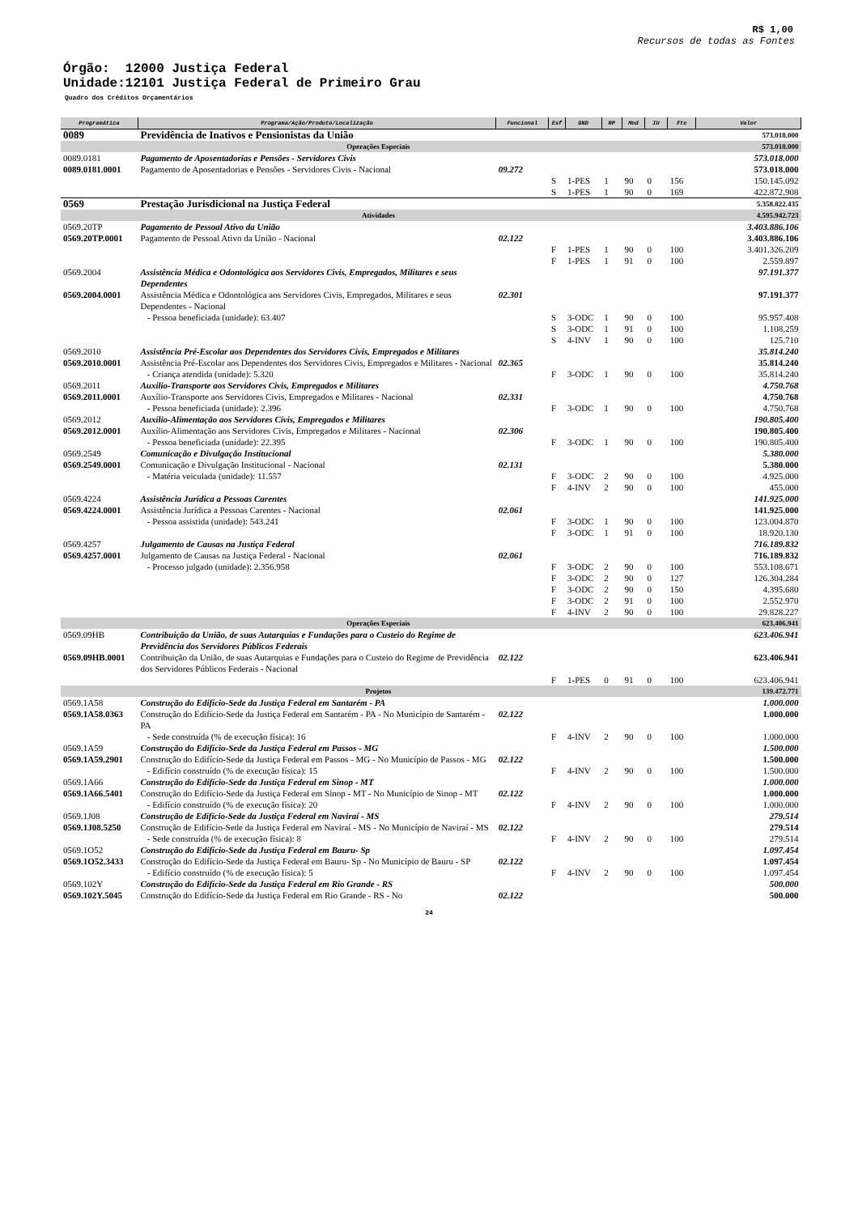R$ 1,00
Recursos de todas as Fontes
Órgão: 12000 Justiça Federal
Unidade:12101 Justiça Federal de Primeiro Grau
Quadro dos Créditos Orçamentários
| Programática | Programa/Ação/Produto/Localização | Funcional | Esf | GND | RP | Mod | IU | Fte | Valor |
| --- | --- | --- | --- | --- | --- | --- | --- | --- | --- |
| 0089 | Previdência de Inativos e Pensionistas da União | | | | | | | | 573.018.000 |
| Operações Especiais | | | | | | | | | 573.018.000 |
| 0089.0181 | Pagamento de Aposentadorias e Pensões - Servidores Civis | | | | | | | | 573.018.000 |
| 0089.0181.0001 | Pagamento de Aposentadorias e Pensões - Servidores Civis - Nacional | 09.272 | | | | | | | 573.018.000 |
| | | | S | 1-PES | 1 | 90 | 0 | 156 | 150.145.092 |
| | | | S | 1-PES | 1 | 90 | 0 | 169 | 422.872.908 |
| 0569 | Prestação Jurisdicional na Justiça Federal | | | | | | | | 5.358.822.435 |
| Atividades | | | | | | | | | 4.595.942.723 |
| 0569.20TP | Pagamento de Pessoal Ativo da União | | | | | | | | 3.403.886.106 |
| 0569.20TP.0001 | Pagamento de Pessoal Ativo da União - Nacional | 02.122 | | | | | | | 3.403.886.106 |
| | | | F | 1-PES | 1 | 90 | 0 | 100 | 3.401.326.209 |
| | | | F | 1-PES | 1 | 91 | 0 | 100 | 2.559.897 |
| 0569.2004 | Assistência Médica e Odontológica aos Servidores Civis, Empregados, Militares e seus Dependentes | | | | | | | | 97.191.377 |
| 0569.2004.0001 | Assistência Médica e Odontológica aos Servidores Civis, Empregados, Militares e seus Dependentes - Nacional | 02.301 | | | | | | | 97.191.377 |
| | - Pessoa beneficiada (unidade): 63.407 | | S | 3-ODC | 1 | 90 | 0 | 100 | 95.957.408 |
| | | | S | 3-ODC | 1 | 91 | 0 | 100 | 1.108.259 |
| | | | S | 4-INV | 1 | 90 | 0 | 100 | 125.710 |
| 0569.2010 | Assistência Pré-Escolar aos Dependentes dos Servidores Civis, Empregados e Militares | | | | | | | | 35.814.240 |
| 0569.2010.0001 | Assistência Pré-Escolar aos Dependentes dos Servidores Civis, Empregados e Militares - Nacional | 02.365 | | | | | | | 35.814.240 |
| | - Criança atendida (unidade): 5.320 | | F | 3-ODC | 1 | 90 | 0 | 100 | 35.814.240 |
| 0569.2011 | Auxílio-Transporte aos Servidores Civis, Empregados e Militares | | | | | | | | 4.750.768 |
| 0569.2011.0001 | Auxílio-Transporte aos Servidores Civis, Empregados e Militares - Nacional | 02.331 | | | | | | | 4.750.768 |
| | - Pessoa beneficiada (unidade): 2.396 | | F | 3-ODC | 1 | 90 | 0 | 100 | 4.750.768 |
| 0569.2012 | Auxílio-Alimentação aos Servidores Civis, Empregados e Militares | | | | | | | | 190.805.400 |
| 0569.2012.0001 | Auxílio-Alimentação aos Servidores Civis, Empregados e Militares - Nacional | 02.306 | | | | | | | 190.805.400 |
| | - Pessoa beneficiada (unidade): 22.395 | | F | 3-ODC | 1 | 90 | 0 | 100 | 190.805.400 |
| 0569.2549 | Comunicação e Divulgação Institucional | | | | | | | | 5.380.000 |
| 0569.2549.0001 | Comunicação e Divulgação Institucional - Nacional | 02.131 | | | | | | | 5.380.000 |
| | - Matéria veiculada (unidade): 11.557 | | F | 3-ODC | 2 | 90 | 0 | 100 | 4.925.000 |
| | | | F | 4-INV | 2 | 90 | 0 | 100 | 455.000 |
| 0569.4224 | Assistência Jurídica a Pessoas Carentes | | | | | | | | 141.925.000 |
| 0569.4224.0001 | Assistência Jurídica a Pessoas Carentes - Nacional | 02.061 | | | | | | | 141.925.000 |
| | - Pessoa assistida (unidade): 543.241 | | F | 3-ODC | 1 | 90 | 0 | 100 | 123.004.870 |
| | | | F | 3-ODC | 1 | 91 | 0 | 100 | 18.920.130 |
| 0569.4257 | Julgamento de Causas na Justiça Federal | | | | | | | | 716.189.832 |
| 0569.4257.0001 | Julgamento de Causas na Justiça Federal - Nacional | 02.061 | | | | | | | 716.189.832 |
| | - Processo julgado (unidade): 2.356.958 | | F | 3-ODC | 2 | 90 | 0 | 100 | 553.108.671 |
| | | | F | 3-ODC | 2 | 90 | 0 | 127 | 126.304.284 |
| | | | F | 3-ODC | 2 | 90 | 0 | 150 | 4.395.680 |
| | | | F | 3-ODC | 2 | 91 | 0 | 100 | 2.552.970 |
| | | | F | 4-INV | 2 | 90 | 0 | 100 | 29.828.227 |
| Operações Especiais | | | | | | | | | 623.406.941 |
| 0569.09HB | Contribuição da União, de suas Autarquias e Fundações para o Custeio do Regime de Previdência dos Servidores Públicos Federais | | | | | | | | 623.406.941 |
| 0569.09HB.0001 | Contribuição da União, de suas Autarquias e Fundações para o Custeio do Regime de Previdência dos Servidores Públicos Federais - Nacional | 02.122 | | | | | | | 623.406.941 |
| | | | F | 1-PES | 0 | 91 | 0 | 100 | 623.406.941 |
| Projetos | | | | | | | | | 139.472.771 |
| 0569.1A58 | Construção do Edifício-Sede da Justiça Federal em Santarém - PA | | | | | | | | 1.000.000 |
| 0569.1A58.0363 | Construção do Edifício-Sede da Justiça Federal em Santarém - PA - No Município de Santarém - PA | 02.122 | | | | | | | 1.000.000 |
| | - Sede construída (% de execução física): 16 | | F | 4-INV | 2 | 90 | 0 | 100 | 1.000.000 |
| 0569.1A59 | Construção do Edifício-Sede da Justiça Federal em Passos - MG | | | | | | | | 1.500.000 |
| 0569.1A59.2901 | Construção do Edifício-Sede da Justiça Federal em Passos - MG - No Município de Passos - MG | 02.122 | | | | | | | 1.500.000 |
| | - Edifício construído (% de execução física): 15 | | F | 4-INV | 2 | 90 | 0 | 100 | 1.500.000 |
| 0569.1A66 | Construção do Edifício-Sede da Justiça Federal em Sinop - MT | | | | | | | | 1.000.000 |
| 0569.1A66.5401 | Construção do Edifício-Sede da Justiça Federal em Sinop - MT - No Município de Sinop - MT | 02.122 | | | | | | | 1.000.000 |
| | - Edifício construído (% de execução física): 20 | | F | 4-INV | 2 | 90 | 0 | 100 | 1.000.000 |
| 0569.1J08 | Construção de Edifício-Sede da Justiça Federal em Naviraí - MS | | | | | | | | 279.514 |
| 0569.1J08.5250 | Construção de Edifício-Sede da Justiça Federal em Naviraí - MS - No Município de Naviraí - MS | 02.122 | | | | | | | 279.514 |
| | - Sede construída (% de execução física): 8 | | F | 4-INV | 2 | 90 | 0 | 100 | 279.514 |
| 0569.1O52 | Construção do Edifício-Sede da Justiça Federal em Bauru- Sp | | | | | | | | 1.097.454 |
| 0569.1O52.3433 | Construção do Edifício-Sede da Justiça Federal em Bauru- Sp - No Município de Bauru - SP | 02.122 | | | | | | | 1.097.454 |
| | - Edifício construído (% de execução física): 5 | | F | 4-INV | 2 | 90 | 0 | 100 | 1.097.454 |
| 0569.102Y | Construção do Edifício-Sede da Justiça Federal em Rio Grande - RS | | | | | | | | 500.000 |
| 0569.102Y.5045 | Construção do Edifício-Sede da Justiça Federal em Rio Grande - RS - No | 02.122 | | | | | | | 500.000 |
24